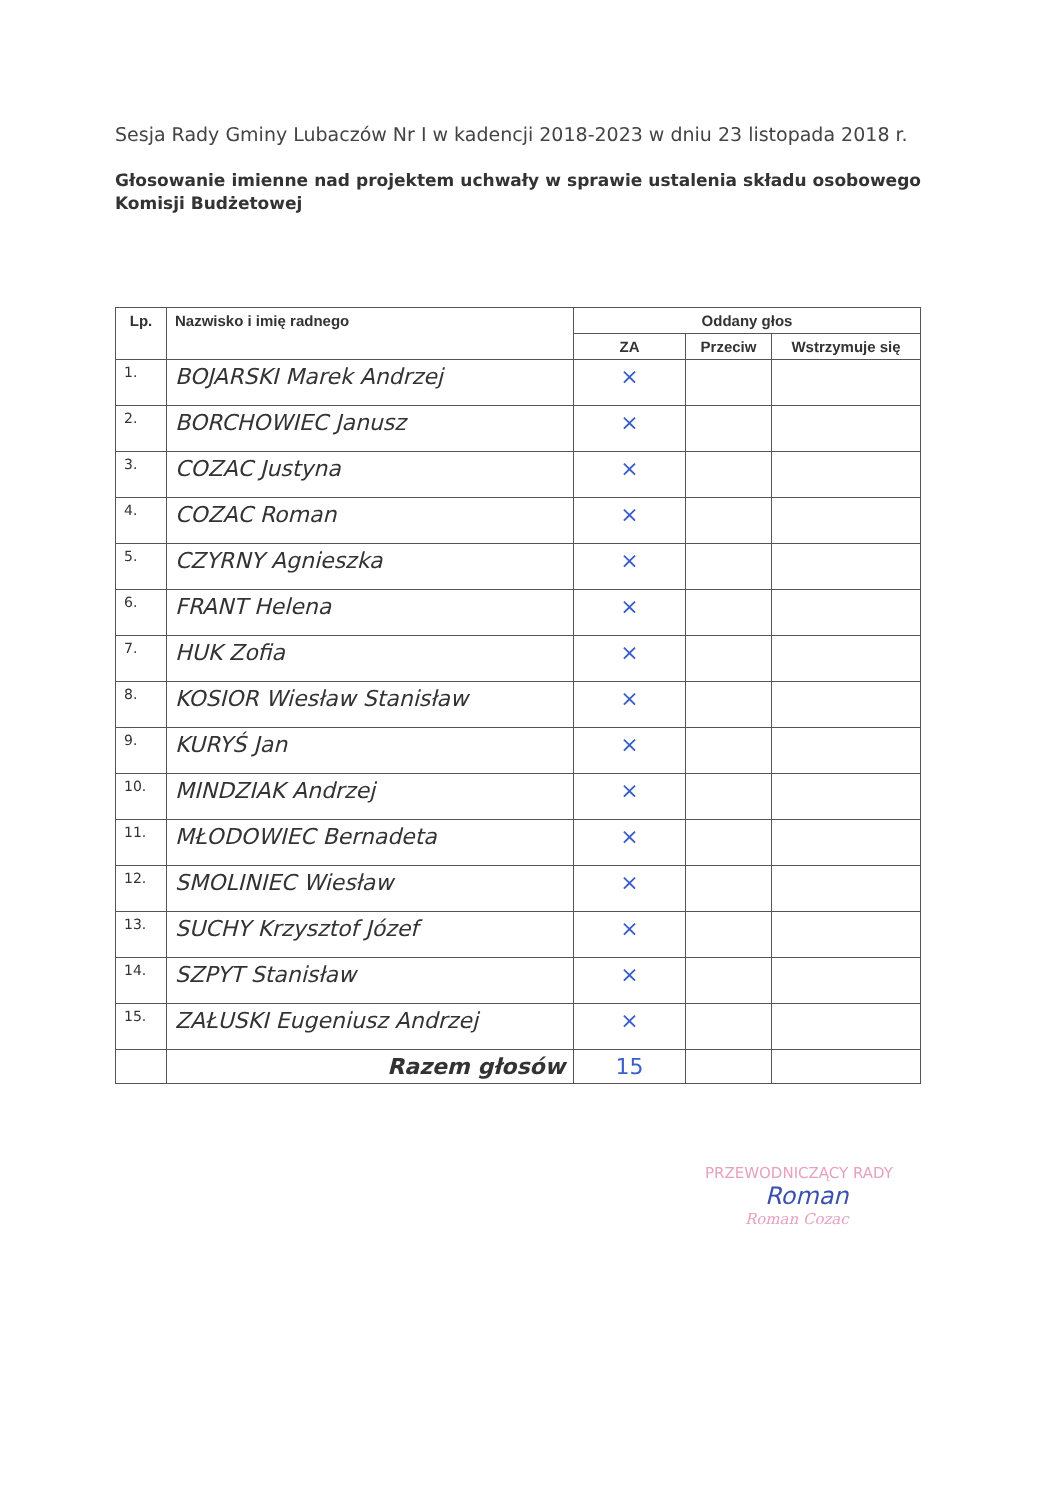Sesja Rady Gminy Lubaczów Nr I w kadencji 2018-2023 w dniu 23 listopada 2018 r.
Głosowanie imienne nad projektem uchwały w sprawie ustalenia składu osobowego Komisji Budżetowej
| Lp. | Nazwisko i imię radnego | Oddany głos | | |
| --- | --- | --- | --- | --- |
| | | ZA | Przeciw | Wstrzymuje się |
| 1. | BOJARSKI Marek Andrzej | × | | |
| 2. | BORCHOWIEC Janusz | × | | |
| 3. | COZAC Justyna | × | | |
| 4. | COZAC Roman | × | | |
| 5. | CZYRNY Agnieszka | × | | |
| 6. | FRANT Helena | × | | |
| 7. | HUK Zofia | × | | |
| 8. | KOSIOR Wiesław Stanisław | × | | |
| 9. | KURYŚ Jan | × | | |
| 10. | MINDZIAK Andrzej | × | | |
| 11. | MŁODOWIEC Bernadeta | × | | |
| 12. | SMOLINIEC Wiesław | × | | |
| 13. | SUCHY Krzysztof Józef | × | | |
| 14. | SZPYT Stanisław | × | | |
| 15. | ZAŁUSKI Eugeniusz Andrzej | × | | |
| | Razem głosów | 15 | | |
PRZEWODNICZĄCY RADY
Roman
Roman Cozac